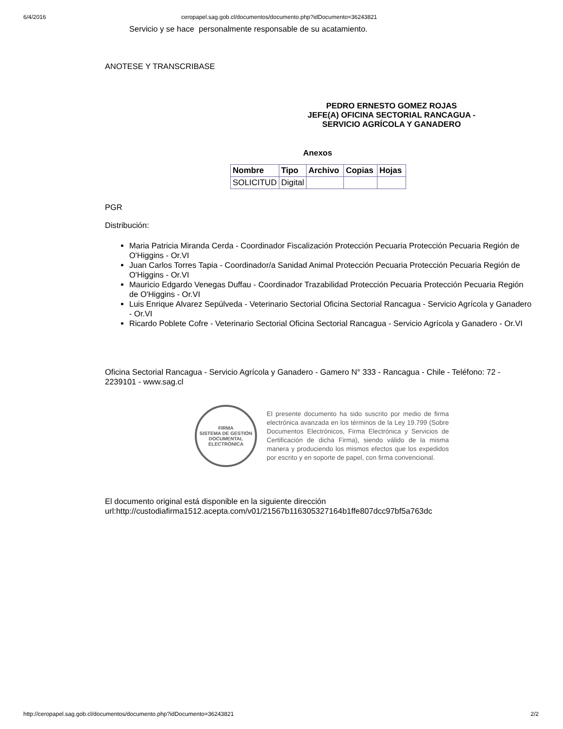6/4/2016 ceropapel.sag.gob.cl/documentos/documento.php?idDocumento=36243821
Servicio y se hace personalmente responsable de su acatamiento.
ANOTESE Y TRANSCRIBASE
PEDRO ERNESTO GOMEZ ROJAS
JEFE(A) OFICINA SECTORIAL RANCAGUA -
SERVICIO AGRÍCOLA Y GANADERO
Anexos
| Nombre | Tipo | Archivo | Copias | Hojas |
| --- | --- | --- | --- | --- |
| SOLICITUD | Digital | | | |
PGR
Distribución:
Maria Patricia Miranda Cerda - Coordinador Fiscalización Protección Pecuaria Protección Pecuaria Región de O'Higgins - Or.VI
Juan Carlos Torres Tapia - Coordinador/a Sanidad Animal Protección Pecuaria Protección Pecuaria Región de O'Higgins - Or.VI
Mauricio Edgardo Venegas Duffau - Coordinador Trazabilidad Protección Pecuaria Protección Pecuaria Región de O'Higgins - Or.VI
Luis Enrique Alvarez Sepúlveda - Veterinario Sectorial Oficina Sectorial Rancagua - Servicio Agrícola y Ganadero - Or.VI
Ricardo Poblete Cofre - Veterinario Sectorial Oficina Sectorial Rancagua - Servicio Agrícola y Ganadero - Or.VI
Oficina Sectorial Rancagua - Servicio Agrícola y Ganadero - Gamero N° 333 - Rancagua - Chile - Teléfono: 72 - 2239101 - www.sag.cl
FIRMA
SISTEMA DE GESTIÓN
DOCUMENTAL
ELECTRÓNICA
El presente documento ha sido suscrito por medio de firma electrónica avanzada en los términos de la Ley 19.799 (Sobre Documentos Electrónicos, Firma Electrónica y Servicios de Certificación de dicha Firma), siendo válido de la misma manera y produciendo los mismos efectos que los expedidos por escrito y en soporte de papel, con firma convencional.
El documento original está disponible en la siguiente dirección
url:http://custodiafirma1512.acepta.com/v01/21567b116305327164b1ffe807dcc97bf5a763dc
http://ceropapel.sag.gob.cl/documentos/documento.php?idDocumento=36243821 2/2